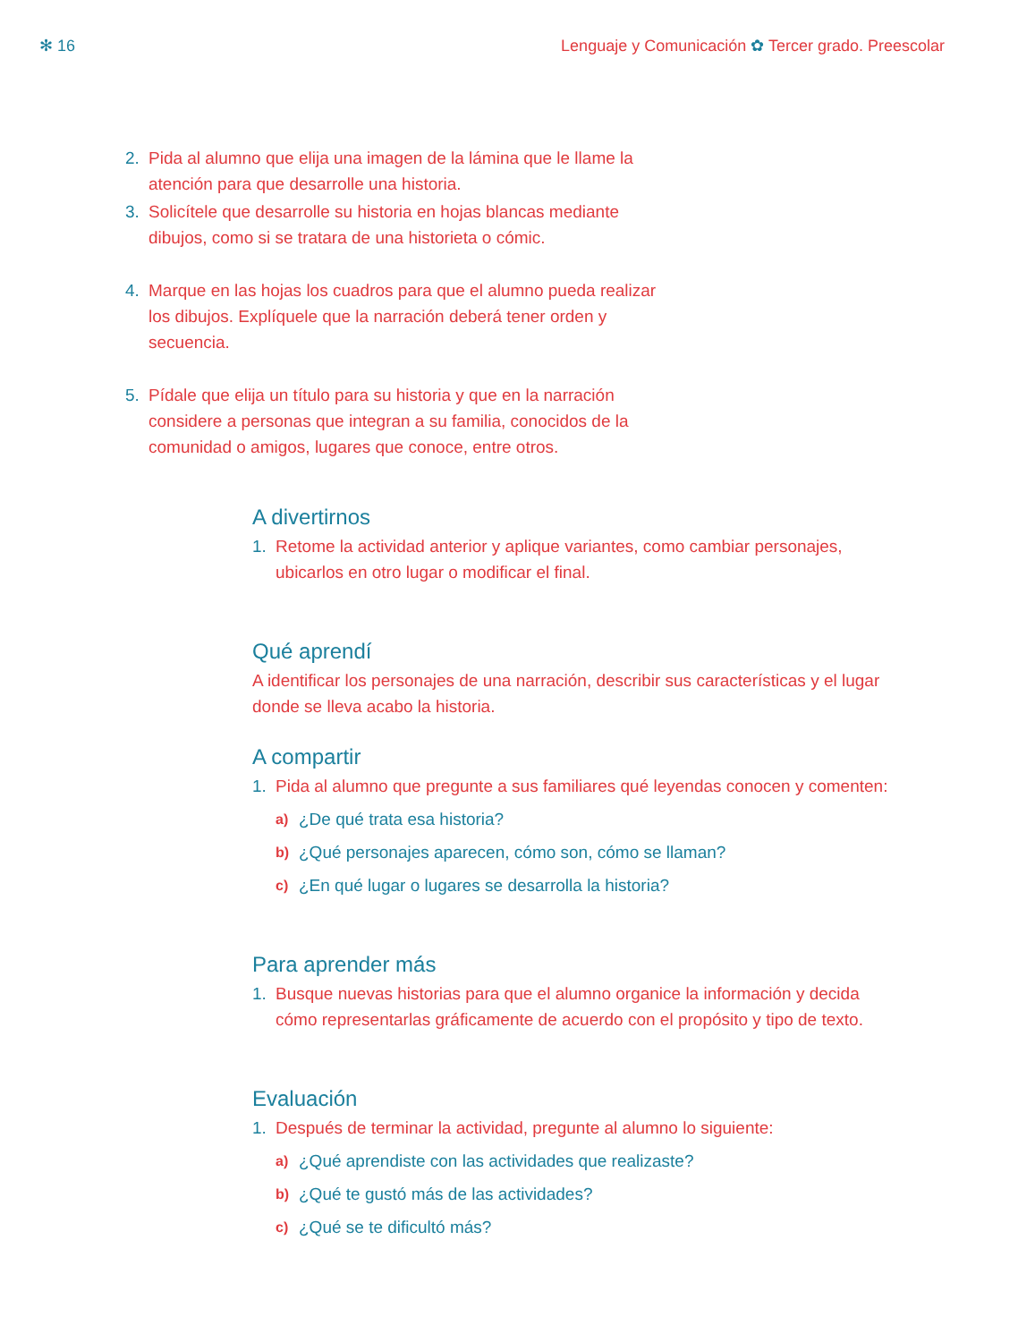✻ 16 Lenguaje y Comunicación ✿ Tercer grado. Preescolar
2. Pida al alumno que elija una imagen de la lámina que le llame la atención para que desarrolle una historia.
3. Solicítele que desarrolle su historia en hojas blancas mediante dibujos, como si se tratara de una historieta o cómic.
4. Marque en las hojas los cuadros para que el alumno pueda realizar los dibujos. Explíquele que la narración deberá tener orden y secuencia.
5. Pídale que elija un título para su historia y que en la narración considere a personas que integran a su familia, conocidos de la comunidad o amigos, lugares que conoce, entre otros.
A divertirnos
1. Retome la actividad anterior y aplique variantes, como cambiar personajes, ubicarlos en otro lugar o modificar el final.
Qué aprendí
A identificar los personajes de una narración, describir sus características y el lugar donde se lleva acabo la historia.
A compartir
1. Pida al alumno que pregunte a sus familiares qué leyendas conocen y comenten:
a) ¿De qué trata esa historia?
b) ¿Qué personajes aparecen, cómo son, cómo se llaman?
c) ¿En qué lugar o lugares se desarrolla la historia?
Para aprender más
1. Busque nuevas historias para que el alumno organice la información y decida cómo representarlas gráficamente de acuerdo con el propósito y tipo de texto.
Evaluación
1. Después de terminar la actividad, pregunte al alumno lo siguiente:
a) ¿Qué aprendiste con las actividades que realizaste?
b) ¿Qué te gustó más de las actividades?
c) ¿Qué se te dificultó más?